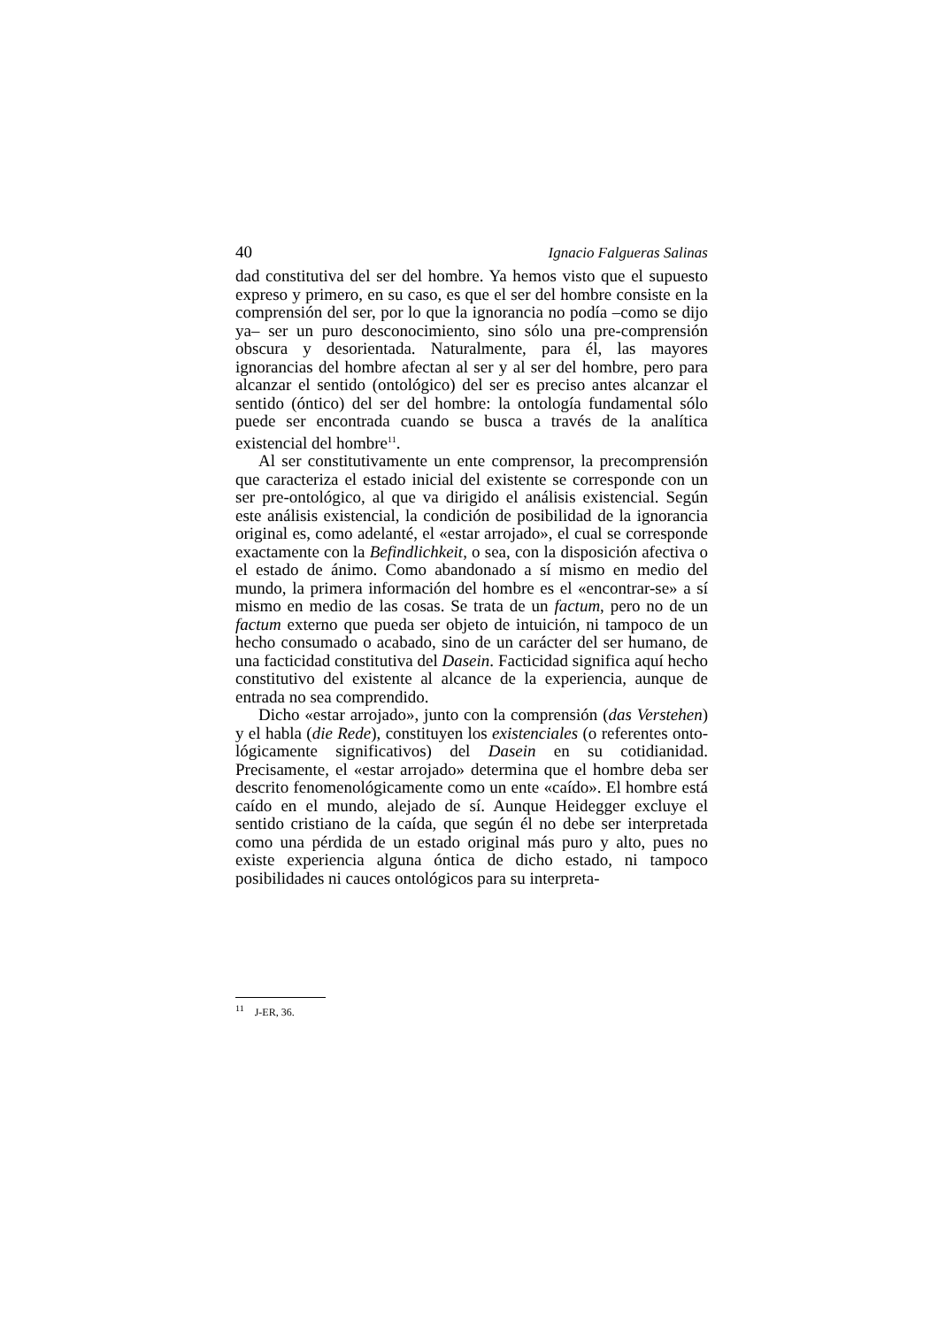40 Ignacio Falgueras Salinas
dad constitutiva del ser del hombre. Ya hemos visto que el supuesto expreso y primero, en su caso, es que el ser del hombre consiste en la comprensión del ser, por lo que la ignorancia no podía –como se dijo ya– ser un puro desconocimiento, sino sólo una pre-comprensión obscura y desorientada. Naturalmente, para él, las mayores ignorancias del hombre afectan al ser y al ser del hombre, pero para alcanzar el sentido (ontológico) del ser es preciso antes alcanzar el sentido (óntico) del ser del hombre: la ontología fundamental sólo puede ser encontrada cuando se busca a través de la analítica existencial del hombre<sup>11</sup>.
Al ser constitutivamente un ente comprensor, la precomprensión que caracteriza el estado inicial del existente se corresponde con un ser pre-ontológico, al que va dirigido el análisis existencial. Según este análisis existencial, la condición de posibilidad de la ignorancia original es, como adelanté, el «estar arrojado», el cual se corresponde exactamente con la Befindlichkeit, o sea, con la disposición afectiva o el estado de ánimo. Como abandonado a sí mismo en medio del mundo, la primera información del hombre es el «encontrar-se» a sí mismo en medio de las cosas. Se trata de un factum, pero no de un factum externo que pueda ser objeto de intuición, ni tampoco de un hecho consumado o acabado, sino de un carácter del ser humano, de una facticidad constitutiva del Dasein. Facticidad significa aquí hecho constitutivo del existente al alcance de la experiencia, aunque de entrada no sea comprendido.
Dicho «estar arrojado», junto con la comprensión (das Verstehen) y el habla (die Rede), constituyen los existenciales (o referentes onto-lógicamente significativos) del Dasein en su cotidianidad. Precisamente, el «estar arrojado» determina que el hombre deba ser descrito fenomenológicamente como un ente «caído». El hombre está caído en el mundo, alejado de sí. Aunque Heidegger excluye el sentido cristiano de la caída, que según él no debe ser interpretada como una pérdida de un estado original más puro y alto, pues no existe experiencia alguna óntica de dicho estado, ni tampoco posibilidades ni cauces ontológicos para su interpreta-
<sup>11</sup> J-ER, 36.